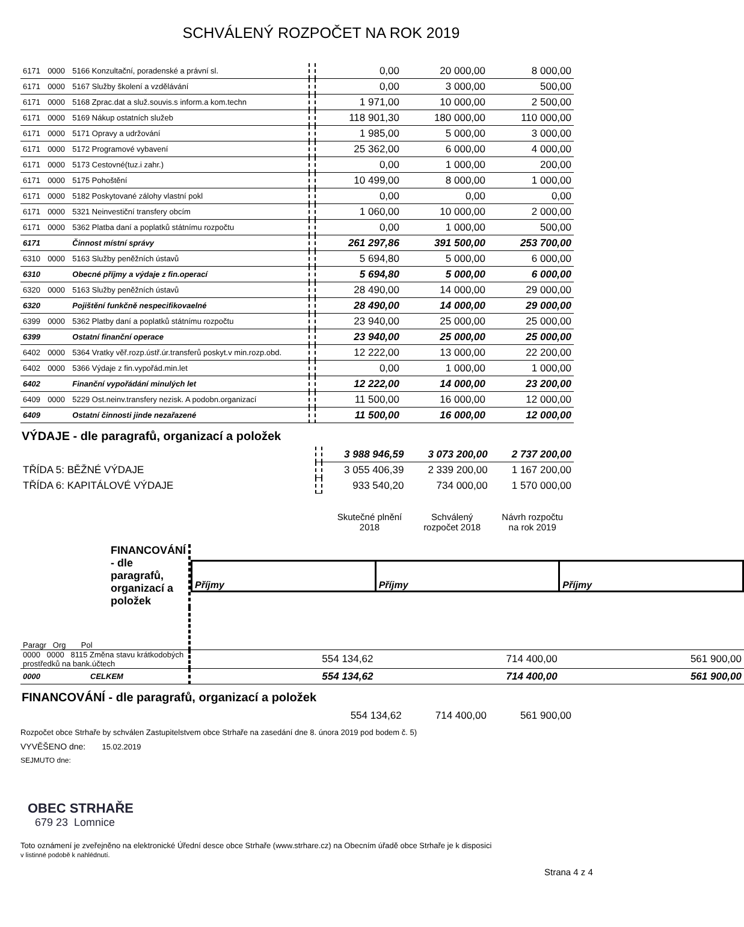SCHVÁLENÝ ROZPOČET NA ROK 2019
| 6171 | 0000 | 5166 Konzultační, poradenské a právní sl. | | 0,00 | 20 000,00 | 8 000,00 |
| 6171 | 0000 | 5167 Služby školení a vzdělávání | | 0,00 | 3 000,00 | 500,00 |
| 6171 | 0000 | 5168 Zprac.dat a služ.souvis.s inform.a kom.techn | | 1 971,00 | 10 000,00 | 2 500,00 |
| 6171 | 0000 | 5169 Nákup ostatních služeb | | 118 901,30 | 180 000,00 | 110 000,00 |
| 6171 | 0000 | 5171 Opravy a udržování | | 1 985,00 | 5 000,00 | 3 000,00 |
| 6171 | 0000 | 5172 Programové vybavení | | 25 362,00 | 6 000,00 | 4 000,00 |
| 6171 | 0000 | 5173 Cestovné(tuz.i zahr.) | | 0,00 | 1 000,00 | 200,00 |
| 6171 | 0000 | 5175 Pohoštění | | 10 499,00 | 8 000,00 | 1 000,00 |
| 6171 | 0000 | 5182 Poskytované zálohy vlastní pokl | | 0,00 | 0,00 | 0,00 |
| 6171 | 0000 | 5321 Neinvestiční transfery obcím | | 1 060,00 | 10 000,00 | 2 000,00 |
| 6171 | 0000 | 5362 Platba daní a poplatků státnímu rozpočtu | | 0,00 | 1 000,00 | 500,00 |
| 6171 | | Činnost místní správy | | 261 297,86 | 391 500,00 | 253 700,00 |
| 6310 | 0000 | 5163 Služby peněžních ústavů | | 5 694,80 | 5 000,00 | 6 000,00 |
| 6310 | | Obecné příjmy a výdaje z fin.operací | | 5 694,80 | 5 000,00 | 6 000,00 |
| 6320 | 0000 | 5163 Služby peněžních ústavů | | 28 490,00 | 14 000,00 | 29 000,00 |
| 6320 | | Pojištění funkčně nespecifikovaelné | | 28 490,00 | 14 000,00 | 29 000,00 |
| 6399 | 0000 | 5362 Platby daní a poplatků státnímu rozpočtu | | 23 940,00 | 25 000,00 | 25 000,00 |
| 6399 | | Ostatní finanční operace | | 23 940,00 | 25 000,00 | 25 000,00 |
| 6402 | 0000 | 5364 Vratky věř.rozp.ústř.úr.transferů poskyt.v min.rozp.obd. | | 12 222,00 | 13 000,00 | 22 200,00 |
| 6402 | 0000 | 5366 Výdaje z fin.vypořád.min.let | | 0,00 | 1 000,00 | 1 000,00 |
| 6402 | | Finanční vypořádání minulých let | | 12 222,00 | 14 000,00 | 23 200,00 |
| 6409 | 0000 | 5229 Ost.neinv.transfery nezisk. A podobn.organizací | | 11 500,00 | 16 000,00 | 12 000,00 |
| 6409 | | Ostatní činnosti jinde nezařazené | | 11 500,00 | 16 000,00 | 12 000,00 |
VÝDAJE - dle paragrafů, organizací a položek
| | | 3 988 946,59 | 3 073 200,00 | 2 737 200,00 |
| TŘÍDA 5: BĚŽNÉ VÝDAJE | | 3 055 406,39 | 2 339 200,00 | 1 167 200,00 |
| TŘÍDA 6: KAPITÁLOVÉ VÝDAJE | | 933 540,20 | 734 000,00 | 1 570 000,00 |
| | Skutečné plnění 2018 | Schválený rozpočet 2018 | Návrh rozpočtu na rok 2019 |
| FINANCOVÁNÍ - dle paragrafů, organizací a položek | | / Příjmy / Příjmy / Příjmy / | | |
| Paragr Org Pol | | | | |
| 0000 0000 8115 Změna stavu krátkodobých prostředků na bank.účtech | | 554 134,62 | 714 400,00 | 561 900,00 |
| 0000 CELKEM | | 554 134,62 | 714 400,00 | 561 900,00 |
FINANCOVÁNÍ - dle paragrafů, organizací a položek
| | 554 134,62 | 714 400,00 | 561 900,00 |
Rozpočet obce Strhaře by schválen Zastupitelstvem obce Strhaře na zasedání dne 8. února 2019 pod bodem č. 5)
VYVĚŠENO dne: 15.02.2019
SEJMUTO dne:
OBEC STRHAŘE
679 23 Lomnice
Toto oznámení je zveřejněno na elektronické Úřední desce obce Strhaře (www.strhare.cz) na Obecním úřadě obce Strhaře je k disposici
v listinné podobě k nahlédnutí.
Strana 4 z 4